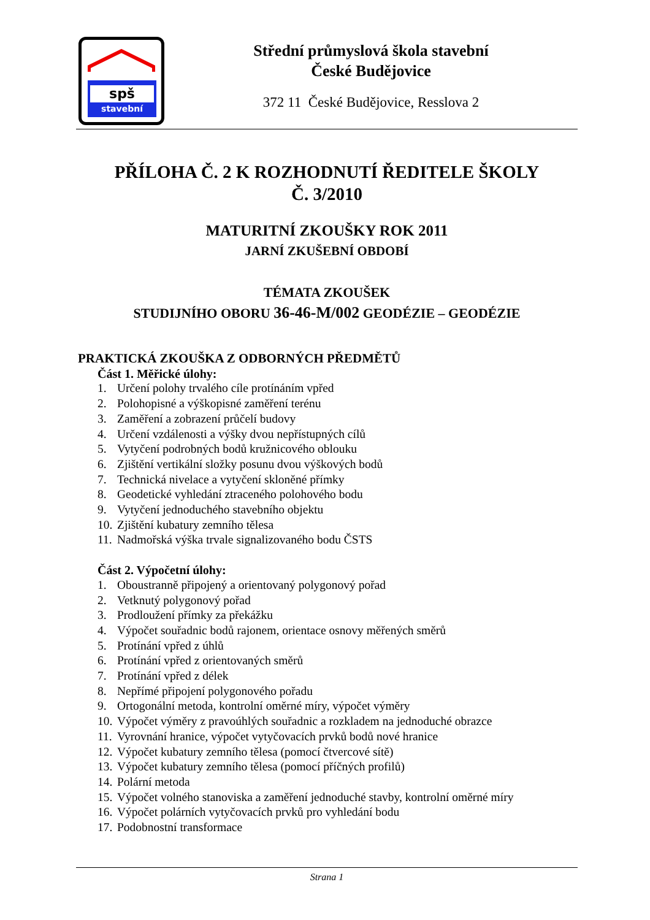spš
stavební
Střední průmyslová škola stavební
České Budějovice
372 11 České Budějovice, Resslova 2
PŘÍLOHA Č. 2 K ROZHODNUTÍ ŘEDITELE ŠKOLY
Č. 3/2010
MATURITNÍ ZKOUŠKY ROK 2011
JARNÍ ZKUŠEBNÍ OBDOBÍ
TÉMATA ZKOUŠEK
STUDIJNÍHO OBORU 36-46-M/002 GEODÉZIE – GEODÉZIE
PRAKTICKÁ ZKOUŠKA Z ODBORNÝCH PŘEDMĚTŮ
Část 1. Měřické úlohy:
1. Určení polohy trvalého cíle protínáním vpřed
2. Polohopisné a výškopisné zaměření terénu
3. Zaměření a zobrazení průčelí budovy
4. Určení vzdálenosti a výšky dvou nepřístupných cílů
5. Vytyčení podrobných bodů kružnicového oblouku
6. Zjištění vertikální složky posunu dvou výškových bodů
7. Technická nivelace a vytyčení skloněné přímky
8. Geodetické vyhledání ztraceného polohového bodu
9. Vytyčení jednoduchého stavebního objektu
10. Zjištění kubatury zemního tělesa
11. Nadmořská výška trvale signalizovaného bodu ČSTS
Část 2. Výpočetní úlohy:
1. Oboustranně připojený a orientovaný polygonový pořad
2. Vetknutý polygonový pořad
3. Prodloužení přímky za překážku
4. Výpočet souřadnic bodů rajonem, orientace osnovy měřených směrů
5. Protínání vpřed z úhlů
6. Protínání vpřed z orientovaných směrů
7. Protínání vpřed z délek
8. Nepřímé připojení polygonového pořadu
9. Ortogonální metoda, kontrolní oměrné míry, výpočet výměry
10. Výpočet výměry z pravoúhlých souřadnic a rozkladem na jednoduché obrazce
11. Vyrovnání hranice, výpočet vytyčovacích prvků bodů nové hranice
12. Výpočet kubatury zemního tělesa (pomocí čtvercové sítě)
13. Výpočet kubatury zemního tělesa (pomocí příčných profilů)
14. Polární metoda
15. Výpočet volného stanoviska a zaměření jednoduché stavby, kontrolní oměrné míry
16. Výpočet polárních vytyčovacích prvků pro vyhledání bodu
17. Podobnostní transformace
Strana 1